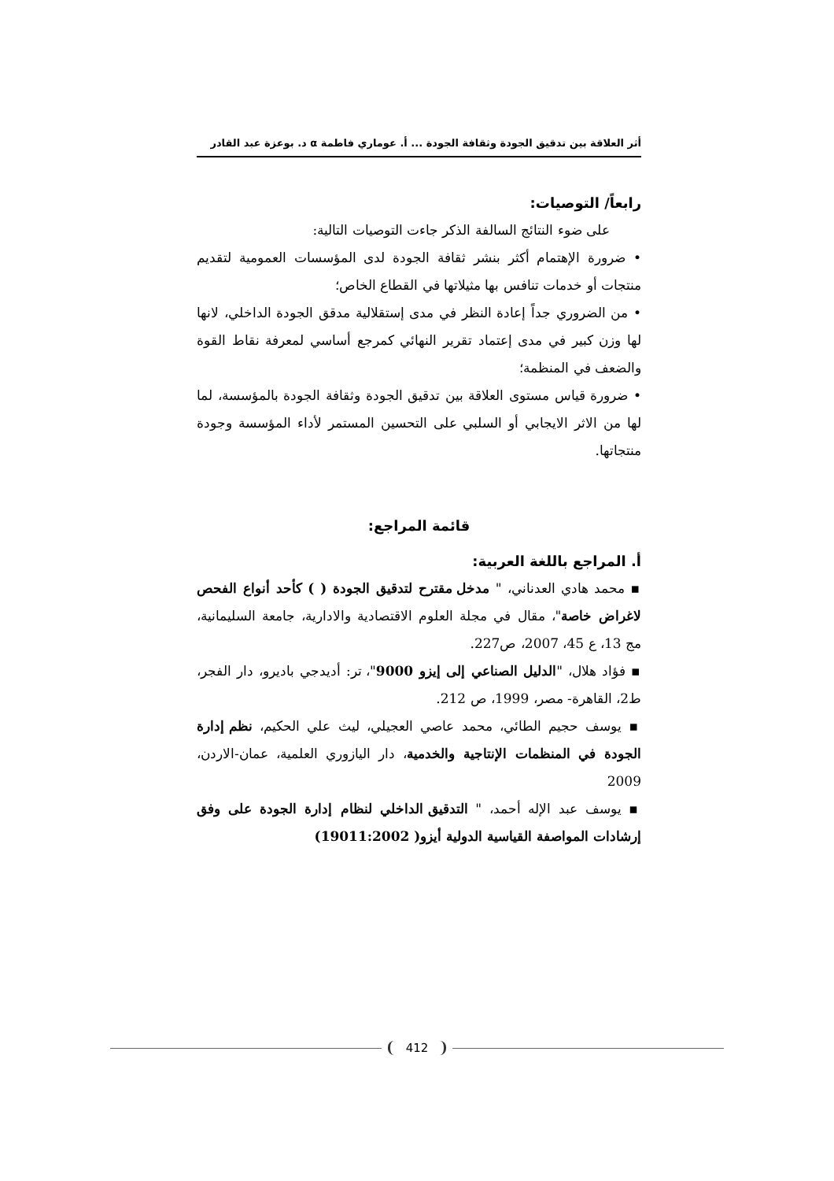أثر العلاقة بين تدقيق الجودة وثقافة الجودة ... أ. عوماري فاطمة α د. بوعزة عبد القادر
رابعاً/ التوصيات:
على ضوء النتائج السالفة الذكر جاءت التوصيات التالية:
• ضرورة الإهتمام أكثر بنشر ثقافة الجودة لدى المؤسسات العمومية لتقديم منتجات أو خدمات تنافس بها مثيلاتها في القطاع الخاص؛
• من الضروري جداً إعادة النظر في مدى إستقلالية مدقق الجودة الداخلي، لانها لها وزن كبير في مدى إعتماد تقرير النهائي كمرجع أساسي لمعرفة نقاط القوة والضعف في المنظمة؛
• ضرورة قياس مستوى العلاقة بين تدقيق الجودة وثقافة الجودة بالمؤسسة، لما لها من الاثر الايجابي أو السلبي على التحسين المستمر لأداء المؤسسة وجودة منتجاتها.
قائمة المراجع:
أ. المراجع باللغة العربية:
▪ محمد هادي العدناني، " مدخل مقترح لتدقيق الجودة ( ) كأحد أنواع الفحص لاغراض خاصة"، مقال في مجلة العلوم الاقتصادية والادارية، جامعة السليمانية، مج 13، ع 45، 2007، ص227.
▪ فؤاد هلال، "الدليل الصناعي إلى إيزو 9000"، تر: أديدجي باديرو، دار الفجر، ط2، القاهرة- مصر، 1999، ص 212.
▪ يوسف حجيم الطائي، محمد عاصي العجيلي، ليث علي الحكيم، نظم إدارة الجودة في المنظمات الإنتاجية والخدمية، دار اليازوري العلمية، عمان-الاردن، 2009
▪ يوسف عبد الإله أحمد، " التدقيق الداخلي لنظام إدارة الجودة على وفق إرشادات المواصفة القياسية الدولية أيزو( 19011:2002)
412